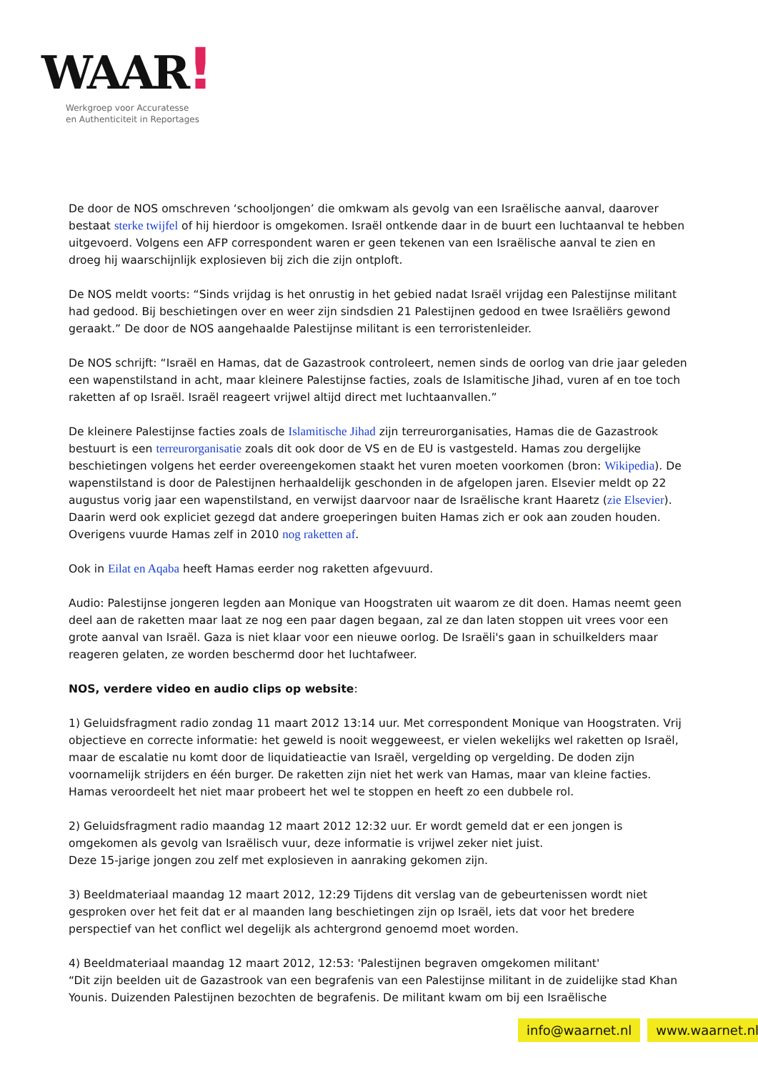WAAR!
Werkgroep voor Accuratesse
en Authenticiteit in Reportages
De door de NOS omschreven ‘schooljongen’ die omkwam als gevolg van een Israëlische aanval, daarover bestaat sterke twijfel of hij hierdoor is omgekomen. Israël ontkende daar in de buurt een luchtaanval te hebben uitgevoerd. Volgens een AFP correspondent waren er geen tekenen van een Israëlische aanval te zien en droeg hij waarschijnlijk explosieven bij zich die zijn ontploft.
De NOS meldt voorts: “Sinds vrijdag is het onrustig in het gebied nadat Israël vrijdag een Palestijnse militant had gedood. Bij beschietingen over en weer zijn sindsdien 21 Palestijnen gedood en twee Israëliërs gewond geraakt.” De door de NOS aangehaalde Palestijnse militant is een terroristenleider.
De NOS schrijft: “Israël en Hamas, dat de Gazastrook controleert, nemen sinds de oorlog van drie jaar geleden een wapenstilstand in acht, maar kleinere Palestijnse facties, zoals de Islamitische Jihad, vuren af en toe toch raketten af op Israël. Israël reageert vrijwel altijd direct met luchtaanvallen.”
De kleinere Palestijnse facties zoals de Islamitische Jihad zijn terreurorganisaties, Hamas die de Gazastrook bestuurt is een terreurorganisatie zoals dit ook door de VS en de EU is vastgesteld. Hamas zou dergelijke beschietingen volgens het eerder overeengekomen staakt het vuren moeten voorkomen (bron: Wikipedia). De wapenstilstand is door de Palestijnen herhaaldelijk geschonden in de afgelopen jaren. Elsevier meldt op 22 augustus vorig jaar een wapenstilstand, en verwijst daarvoor naar de Israëlische krant Haaretz (zie Elsevier). Daarin werd ook expliciet gezegd dat andere groeperingen buiten Hamas zich er ook aan zouden houden. Overigens vuurde Hamas zelf in 2010 nog raketten af.
Ook in Eilat en Aqaba heeft Hamas eerder nog raketten afgevuurd.
Audio: Palestijnse jongeren legden aan Monique van Hoogstraten uit waarom ze dit doen. Hamas neemt geen deel aan de raketten maar laat ze nog een paar dagen begaan, zal ze dan laten stoppen uit vrees voor een grote aanval van Israël. Gaza is niet klaar voor een nieuwe oorlog. De Israëli's gaan in schuilkelders maar reageren gelaten, ze worden beschermd door het luchtafweer.
NOS, verdere video en audio clips op website:
1) Geluidsfragment radio zondag 11 maart 2012 13:14 uur. Met correspondent Monique van Hoogstraten. Vrij objectieve en correcte informatie: het geweld is nooit weggeweest, er vielen wekelijks wel raketten op Israël, maar de escalatie nu komt door de liquidatieactie van Israël, vergelding op vergelding. De doden zijn voornamelijk strijders en één burger. De raketten zijn niet het werk van Hamas, maar van kleine facties. Hamas veroordeelt het niet maar probeert het wel te stoppen en heeft zo een dubbele rol.
2) Geluidsfragment radio maandag 12 maart 2012 12:32 uur. Er wordt gemeld dat er een jongen is omgekomen als gevolg van Israëlisch vuur, deze informatie is vrijwel zeker niet juist.
Deze 15-jarige jongen zou zelf met explosieven in aanraking gekomen zijn.
3) Beeldmateriaal maandag 12 maart 2012, 12:29 Tijdens dit verslag van de gebeurtenissen wordt niet gesproken over het feit dat er al maanden lang beschietingen zijn op Israël, iets dat voor het bredere perspectief van het conflict wel degelijk als achtergrond genoemd moet worden.
4) Beeldmateriaal maandag 12 maart 2012, 12:53: 'Palestijnen begraven omgekomen militant'
“Dit zijn beelden uit de Gazastrook van een begrafenis van een Palestijnse militant in de zuidelijke stad Khan Younis. Duizenden Palestijnen bezochten de begrafenis. De militant kwam om bij een Israëlische
info@waarnet.nl www.waarnet.nl